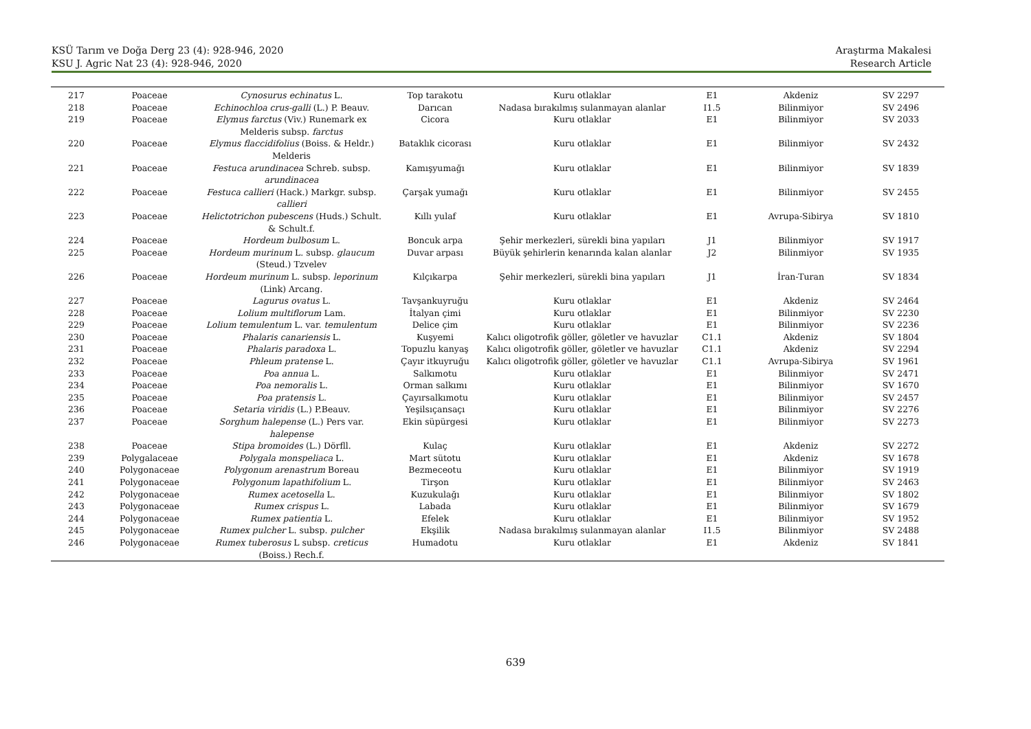KSÜ Tarım ve Doğa Derg 23 (4): 928-946, 2020
KSU J. Agric Nat 23 (4): 928-946, 2020
Araştırma Makalesi
Research Article
| 217 | Poaceae | Cynosurus echinatus L. | Top tarakotu | Kuru otlaklar | E1 | Akdeniz | SV 2297 |
| 218 | Poaceae | Echinochloa crus-galli (L.) P. Beauv. | Darıcan | Nadasa bırakılmış sulanmayan alanlar | I1.5 | Bilinmiyor | SV 2496 |
| 219 | Poaceae | Elymus farctus (Viv.) Runemark ex Melderis subsp. farctus | Cicora | Kuru otlaklar | E1 | Bilinmiyor | SV 2033 |
| 220 | Poaceae | Elymus flaccidifolius (Boiss. & Heldr.) Melderis | Bataklık cicorası | Kuru otlaklar | E1 | Bilinmiyor | SV 2432 |
| 221 | Poaceae | Festuca arundinacea Schreb. subsp. arundinacea | Kamışyumağı | Kuru otlaklar | E1 | Bilinmiyor | SV 1839 |
| 222 | Poaceae | Festuca callieri (Hack.) Markgr. subsp. callieri | Çarşak yumağı | Kuru otlaklar | E1 | Bilinmiyor | SV 2455 |
| 223 | Poaceae | Helictotrichon pubescens (Huds.) Schult. & Schult.f. | Kıllı yulaf | Kuru otlaklar | E1 | Avrupa-Sibirya | SV 1810 |
| 224 | Poaceae | Hordeum bulbosum L. | Boncuk arpa | Şehir merkezleri, sürekli bina yapıları | J1 | Bilinmiyor | SV 1917 |
| 225 | Poaceae | Hordeum murinum L. subsp. glaucum (Steud.) Tzvelev | Duvar arpası | Büyük şehirlerin kenarında kalan alanlar | J2 | Bilinmiyor | SV 1935 |
| 226 | Poaceae | Hordeum murinum L. subsp. leporinum (Link) Arcang. | Kılçıkarpa | Şehir merkezleri, sürekli bina yapıları | J1 | İran-Turan | SV 1834 |
| 227 | Poaceae | Lagurus ovatus L. | Tavşankuyruğu | Kuru otlaklar | E1 | Akdeniz | SV 2464 |
| 228 | Poaceae | Lolium multiflorum Lam. | İtalyan çimi | Kuru otlaklar | E1 | Bilinmiyor | SV 2230 |
| 229 | Poaceae | Lolium temulentum L. var. temulentum | Delice çim | Kuru otlaklar | E1 | Bilinmiyor | SV 2236 |
| 230 | Poaceae | Phalaris canariensis L. | Kuşyemi | Kalıcı oligotrofik göller, göletler ve havuzlar | C1.1 | Akdeniz | SV 1804 |
| 231 | Poaceae | Phalaris paradoxa L. | Topuzlu kanyaş | Kalıcı oligotrofik göller, göletler ve havuzlar | C1.1 | Akdeniz | SV 2294 |
| 232 | Poaceae | Phleum pratense L. | Çayır itkuyruğu | Kalıcı oligotrofik göller, göletler ve havuzlar | C1.1 | Avrupa-Sibirya | SV 1961 |
| 233 | Poaceae | Poa annua L. | Salkımotu | Kuru otlaklar | E1 | Bilinmiyor | SV 2471 |
| 234 | Poaceae | Poa nemoralis L. | Orman salkımı | Kuru otlaklar | E1 | Bilinmiyor | SV 1670 |
| 235 | Poaceae | Poa pratensis L. | Çayırsalkımotu | Kuru otlaklar | E1 | Bilinmiyor | SV 2457 |
| 236 | Poaceae | Setaria viridis (L.) P.Beauv. | Yeşilsıçansaçı | Kuru otlaklar | E1 | Bilinmiyor | SV 2276 |
| 237 | Poaceae | Sorghum halepense (L.) Pers var. halepense | Ekin süpürgesi | Kuru otlaklar | E1 | Bilinmiyor | SV 2273 |
| 238 | Poaceae | Stipa bromoides (L.) Dörfll. | Kulaç | Kuru otlaklar | E1 | Akdeniz | SV 2272 |
| 239 | Polygalaceae | Polygala monspeliaca L. | Mart sütotu | Kuru otlaklar | E1 | Akdeniz | SV 1678 |
| 240 | Polygonaceae | Polygonum arenastrum Boreau | Bezmeceotu | Kuru otlaklar | E1 | Bilinmiyor | SV 1919 |
| 241 | Polygonaceae | Polygonum lapathifolium L. | Tirşon | Kuru otlaklar | E1 | Bilinmiyor | SV 2463 |
| 242 | Polygonaceae | Rumex acetosella L. | Kuzukulağı | Kuru otlaklar | E1 | Bilinmiyor | SV 1802 |
| 243 | Polygonaceae | Rumex crispus L. | Labada | Kuru otlaklar | E1 | Bilinmiyor | SV 1679 |
| 244 | Polygonaceae | Rumex patientia L. | Efelek | Kuru otlaklar | E1 | Bilinmiyor | SV 1952 |
| 245 | Polygonaceae | Rumex pulcher L. subsp. pulcher | Ekşilik | Nadasa bırakılmış sulanmayan alanlar | I1.5 | Bilinmiyor | SV 2488 |
| 246 | Polygonaceae | Rumex tuberosus L subsp. creticus (Boiss.) Rech.f. | Humadotu | Kuru otlaklar | E1 | Akdeniz | SV 1841 |
639